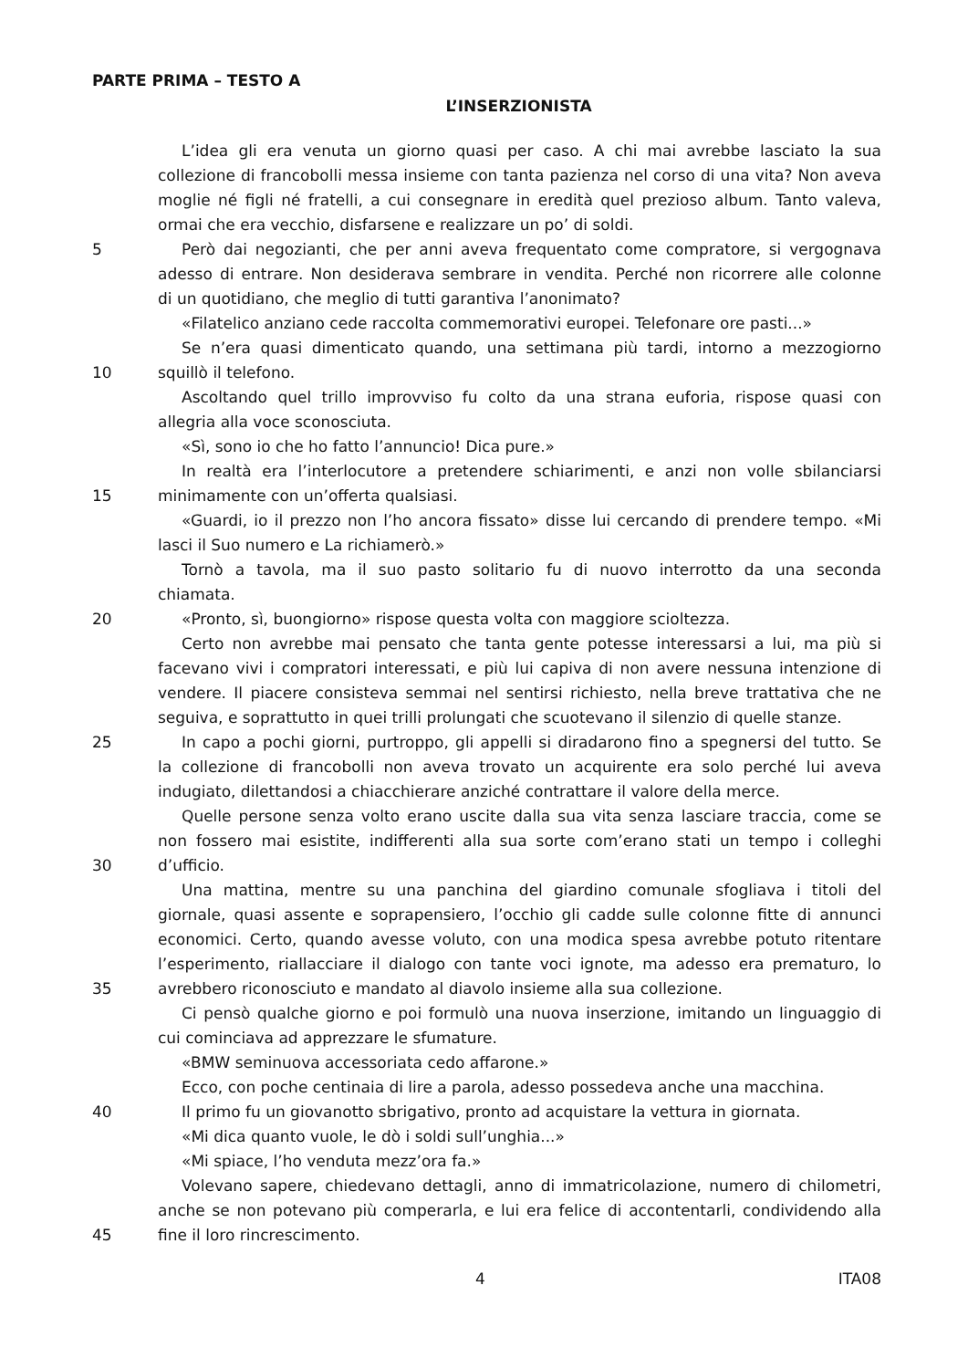PARTE PRIMA – TESTO A
L’INSERZIONISTA
L’idea gli era venuta un giorno quasi per caso. A chi mai avrebbe lasciato la sua
collezione di francobolli messa insieme con tanta pazienza nel corso di una vita? Non aveva
moglie né figli né fratelli, a cui consegnare in eredità quel prezioso album. Tanto valeva,
ormai che era vecchio, disfarsene e realizzare un po’ di soldi.
5 Però dai negozianti, che per anni aveva frequentato come compratore, si vergognava
adesso di entrare. Non desiderava sembrare in vendita. Perché non ricorrere alle colonne
di un quotidiano, che meglio di tutti garantiva l’anonimato?
«Filatelico anziano cede raccolta commemorativi europei. Telefonare ore pasti...»
Se n’era quasi dimenticato quando, una settimana più tardi, intorno a mezzogiorno
10 squillò il telefono.
Ascoltando quel trillo improvviso fu colto da una strana euforia, rispose quasi con
allegria alla voce sconosciuta.
«Sì, sono io che ho fatto l’annuncio! Dica pure.»
In realtà era l’interlocutore a pretendere schiarimenti, e anzi non volle sbilanciarsi
15 minimamente con un’offerta qualsiasi.
«Guardi, io il prezzo non l’ho ancora fissato» disse lui cercando di prendere tempo. «Mi
lasci il Suo numero e La richiamerò.»
Tornò a tavola, ma il suo pasto solitario fu di nuovo interrotto da una seconda
chiamata.
20 «Pronto, sì, buongiorno» rispose questa volta con maggiore scioltezza.
Certo non avrebbe mai pensato che tanta gente potesse interessarsi a lui, ma più si
facevano vivi i compratori interessati, e più lui capiva di non avere nessuna intenzione di
vendere. Il piacere consisteva semmai nel sentirsi richiesto, nella breve trattativa che ne
seguiva, e soprattutto in quei trilli prolungati che scuotevano il silenzio di quelle stanze.
25 In capo a pochi giorni, purtroppo, gli appelli si diradarono fino a spegnersi del tutto. Se
la collezione di francobolli non aveva trovato un acquirente era solo perché lui aveva
indugiato, dilettandosi a chiacchierare anziché contrattare il valore della merce.
Quelle persone senza volto erano uscite dalla sua vita senza lasciare traccia, come se
non fossero mai esistite, indifferenti alla sua sorte com’erano stati un tempo i colleghi
30 d’ufficio.
Una mattina, mentre su una panchina del giardino comunale sfogliava i titoli del
giornale, quasi assente e soprapensiero, l’occhio gli cadde sulle colonne fitte di annunci
economici. Certo, quando avesse voluto, con una modica spesa avrebbe potuto ritentare
l’esperimento, riallacciare il dialogo con tante voci ignote, ma adesso era prematuro, lo
35 avrebbero riconosciuto e mandato al diavolo insieme alla sua collezione.
Ci pensò qualche giorno e poi formulò una nuova inserzione, imitando un linguaggio di
cui cominciava ad apprezzare le sfumature.
«BMW seminuova accessoriata cedo affarone.»
Ecco, con poche centinaia di lire a parola, adesso possedeva anche una macchina.
40 Il primo fu un giovanotto sbrigativo, pronto ad acquistare la vettura in giornata.
«Mi dica quanto vuole, le dò i soldi sull’unghia...»
«Mi spiace, l’ho venduta mezz’ora fa.»
Volevano sapere, chiedevano dettagli, anno di immatricolazione, numero di chilometri,
anche se non potevano più comperarla, e lui era felice di accontentarli, condividendo alla
45 fine il loro rincrescimento.
4 ITA08